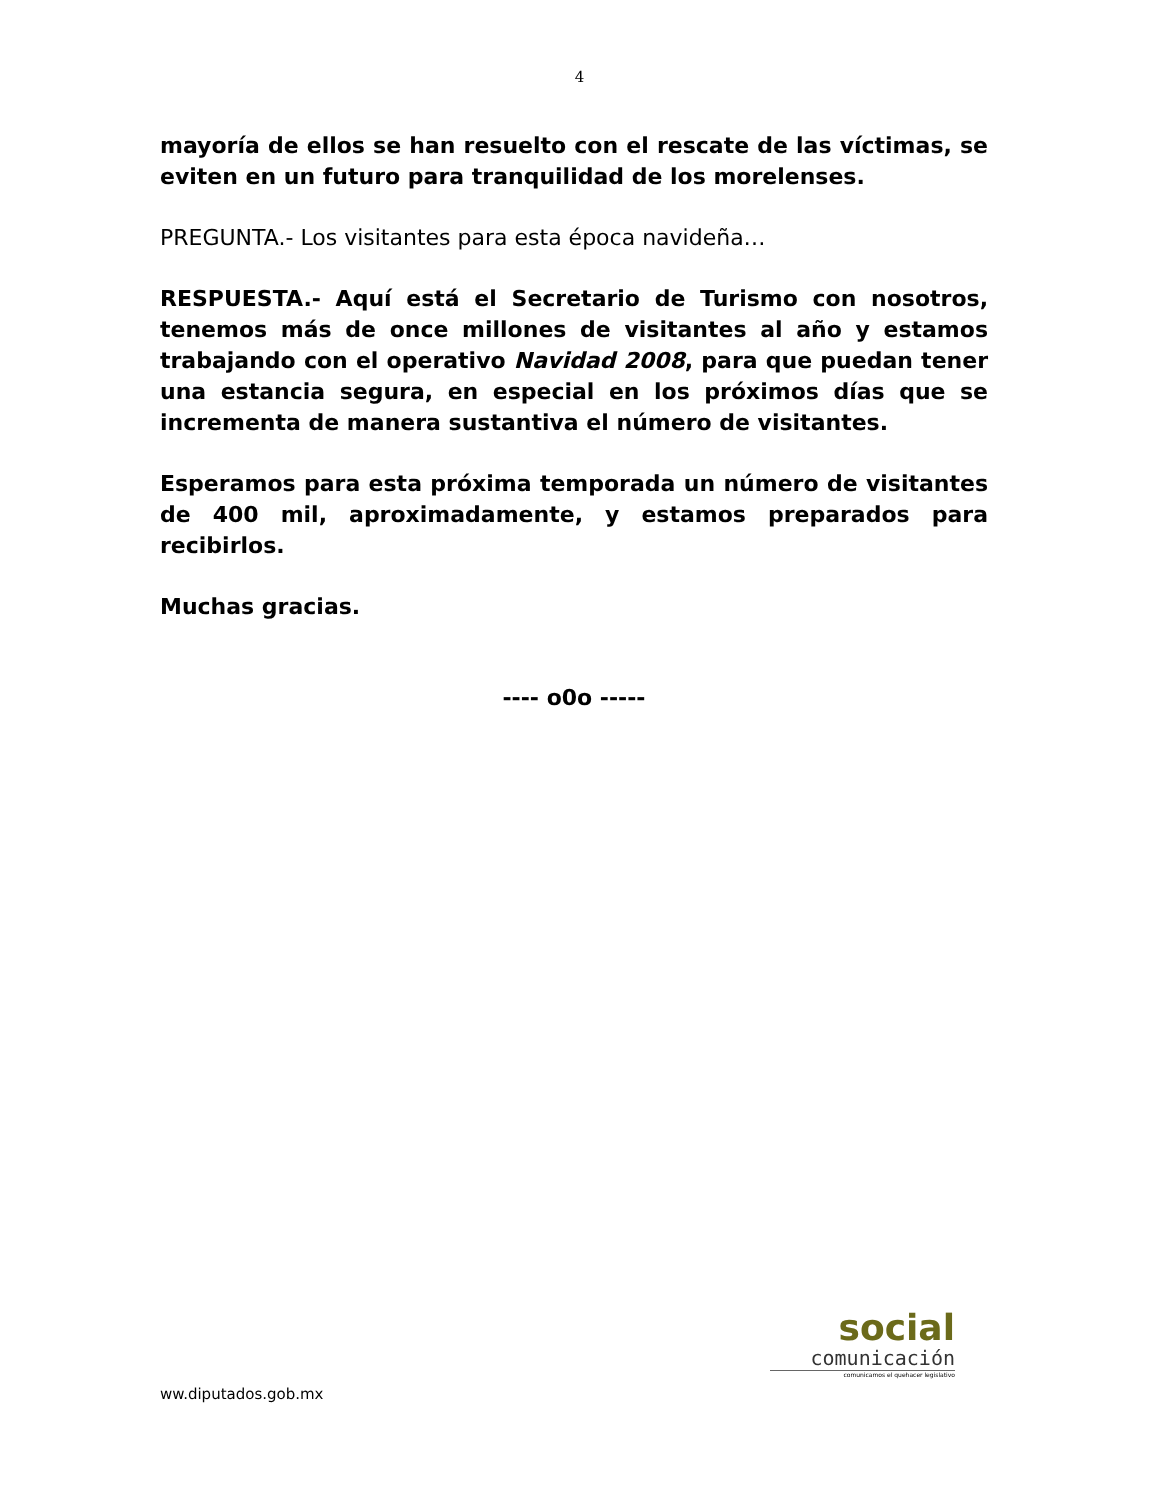4
mayoría de ellos se han resuelto con el rescate de las víctimas, se eviten en un futuro para tranquilidad de los morelenses.
PREGUNTA.- Los visitantes para esta época navideña…
RESPUESTA.- Aquí está el Secretario de Turismo con nosotros, tenemos más de once millones de visitantes al año y estamos trabajando con el operativo Navidad 2008, para que puedan tener una estancia segura, en especial en los próximos días que se incrementa de manera sustantiva el número de visitantes.
Esperamos para esta próxima temporada un número de visitantes de 400 mil, aproximadamente, y estamos preparados para recibirlos.
Muchas gracias.
---- o0o -----
social
comunicación
comunicamos el quehacer legislativo
ww.diputados.gob.mx